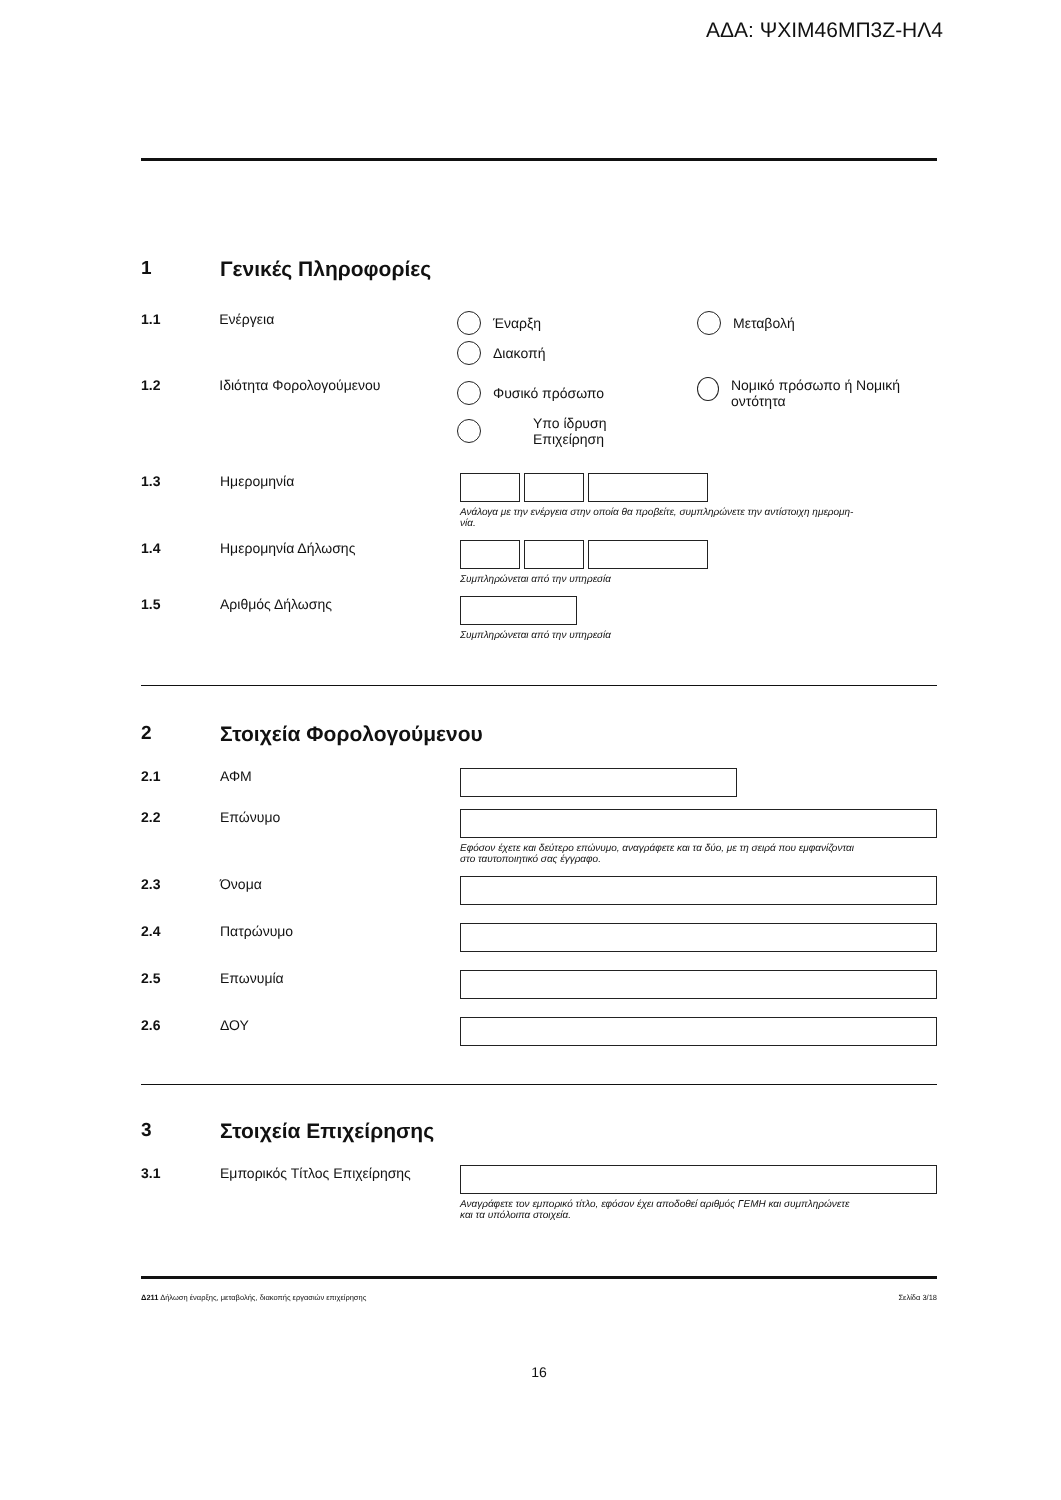ΑΔΑ: ΨΧΙΜ46ΜΠ3Ζ-ΗΛ4
1 Γενικές Πληροφορίες
1.1 Ενέργεια Έναρξη Μεταβολή
Διακοπή
1.2 Ιδιότητα Φορολογούμενου Φυσικό πρόσωπο Νομικό πρόσωπο ή Νομική οντότητα
Υπο ίδρυση
Επιχείρηση
1.3 Ημερομηνία
Ανάλογα με την ενέργεια στην οποία θα προβείτε, συμπληρώνετε την αντίστοιχη ημερομη-
νία.
1.4 Ημερομηνία Δήλωσης
Συμπληρώνεται από την υπηρεσία
1.5 Αριθμός Δήλωσης
Συμπληρώνεται από την υπηρεσία
2 Στοιχεία Φορολογούμενου
2.1 ΑΦΜ
2.2 Επώνυμο
Εφόσον έχετε και δεύτερο επώνυμο, αναγράφετε και τα δύο, με τη σειρά που εμφανίζονται
στο ταυτοποιητικό σας έγγραφο.
2.3 Όνομα
2.4 Πατρώνυμο
2.5 Επωνυμία
2.6 ΔΟΥ
3 Στοιχεία Επιχείρησης
3.1 Εμπορικός Τίτλος Επιχείρησης
Αναγράφετε τον εμπορικό τίτλο, εφόσον έχει αποδοθεί αριθμός ΓΕΜΗ και συμπληρώνετε
και τα υπόλοιπα στοιχεία.
Δ211 Δήλωση έναρξης, μεταβολής, διακοπής εργασιών επιχείρησης Σελίδα 3/18
16